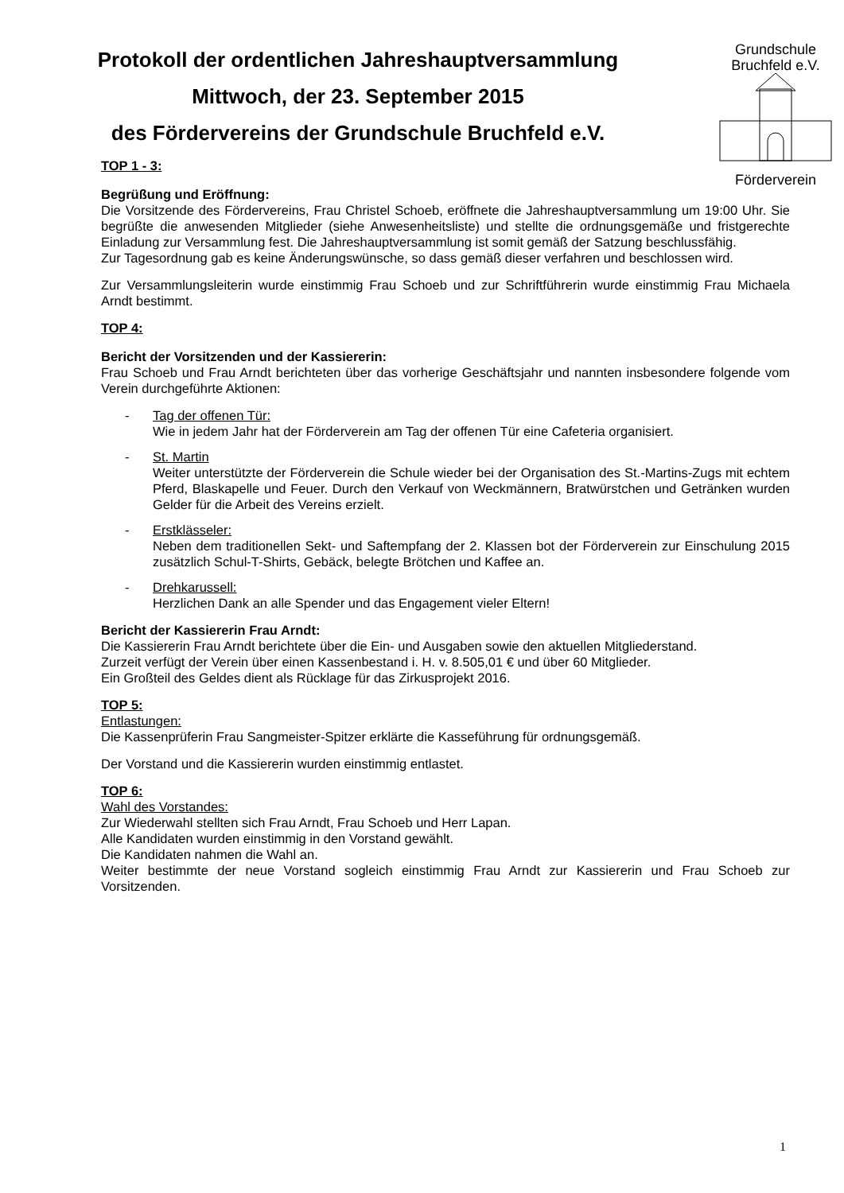Protokoll der ordentlichen Jahreshauptversammlung
Mittwoch, der 23. September 2015
des Fördervereins der Grundschule Bruchfeld e.V.
Grundschule Bruchfeld e.V.
Förderverein
TOP 1 - 3:
Begrüßung und Eröffnung:
Die Vorsitzende des Fördervereins, Frau Christel Schoeb, eröffnete die Jahreshauptversammlung um 19:00 Uhr. Sie begrüßte die anwesenden Mitglieder (siehe Anwesenheitsliste) und stellte die ordnungsgemäße und fristgerechte Einladung zur Versammlung fest. Die Jahreshauptversammlung ist somit gemäß der Satzung beschlussfähig.
Zur Tagesordnung gab es keine Änderungswünsche, so dass gemäß dieser verfahren und beschlossen wird.
Zur Versammlungsleiterin wurde einstimmig Frau Schoeb und zur Schriftführerin wurde einstimmig Frau Michaela Arndt bestimmt.
TOP 4:
Bericht der Vorsitzenden und der Kassiererin:
Frau Schoeb und Frau Arndt berichteten über das vorherige Geschäftsjahr und nannten insbesondere folgende vom Verein durchgeführte Aktionen:
- Tag der offenen Tür:
Wie in jedem Jahr hat der Förderverein am Tag der offenen Tür eine Cafeteria organisiert.
- St. Martin
Weiter unterstützte der Förderverein die Schule wieder bei der Organisation des St.-Martins-Zugs mit echtem Pferd, Blaskapelle und Feuer. Durch den Verkauf von Weckmännern, Bratwürstchen und Getränken wurden Gelder für die Arbeit des Vereins erzielt.
- Erstklässeler:
Neben dem traditionellen Sekt- und Saftempfang der 2. Klassen bot der Förderverein zur Einschulung 2015 zusätzlich Schul-T-Shirts, Gebäck, belegte Brötchen und Kaffee an.
- Drehkarussell:
Herzlichen Dank an alle Spender und das Engagement vieler Eltern!
Bericht der Kassiererin Frau Arndt:
Die Kassiererin Frau Arndt berichtete über die Ein- und Ausgaben sowie den aktuellen Mitgliederstand.
Zurzeit verfügt der Verein über einen Kassenbestand i. H. v. 8.505,01 € und über 60 Mitglieder.
Ein Großteil des Geldes dient als Rücklage für das Zirkusprojekt 2016.
TOP 5:
Entlastungen:
Die Kassenprüferin Frau Sangmeister-Spitzer erklärte die Kasseführung für ordnungsgemäß.
Der Vorstand und die Kassiererin wurden einstimmig entlastet.
TOP 6:
Wahl des Vorstandes:
Zur Wiederwahl stellten sich Frau Arndt, Frau Schoeb und Herr Lapan.
Alle Kandidaten wurden einstimmig in den Vorstand gewählt.
Die Kandidaten nahmen die Wahl an.
Weiter bestimmte der neue Vorstand sogleich einstimmig Frau Arndt zur Kassiererin und Frau Schoeb zur Vorsitzenden.
1